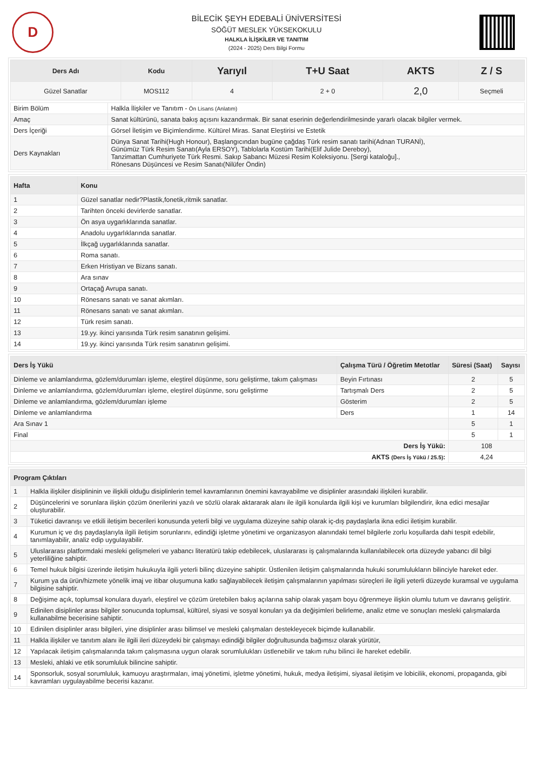D
BİLECİK ŞEYH EDEBALİ ÜNİVERSİTESİ
SÖĞÜT MESLEK YÜKSEKOKULU
HALKLA İLİŞKİLER VE TANITIM
(2024 - 2025) Ders Bilgi Formu
| Ders Adı | Kodu | Yarıyıl | T+U Saat | AKTS | Z / S |
| --- | --- | --- | --- | --- | --- |
| Güzel Sanatlar | MOS112 | 4 | 2 + 0 | 2,0 | Seçmeli |
| Birim Bölüm | Halkla İlişkiler ve Tanıtım - Ön Lisans (Anlatım) |
| Amaç | Sanat kültürünü, sanata bakış açısını kazandırmak. Bir sanat eserinin değerlendirilmesinde yararlı olacak bilgiler vermek. |
| Ders İçeriği | Görsel İletişim ve Biçimlendirme. Kültürel Miras. Sanat Eleştirisi ve Estetik |
| Ders Kaynakları | Dünya Sanat Tarihi(Hugh Honour), Başlangıcından bugüne çağdaş Türk resim sanatı tarihi(Adnan TURANİ), Günümüz Türk Resim Sanatı(Ayla ERSOY), Tablolarla Kostüm Tarihi(Elif Julide Dereboy), Tanzimattan Cumhuriyete Türk Resmi. Sakıp Sabancı Müzesi Resim Koleksiyonu. [Sergi kataloğu]., Rönesans Düşüncesi ve Resim Sanatı(Nilüfer Öndin) |
| Hafta | Konu |
| --- | --- |
| 1 | Güzel sanatlar nedir?Plastik,fonetik,ritmik sanatlar. |
| 2 | Tarihten önceki devirlerde sanatlar. |
| 3 | Ön asya uygarlıklarında sanatlar. |
| 4 | Anadolu uygarlıklarında sanatlar. |
| 5 | İlkçağ uygarlıklarında sanatlar. |
| 6 | Roma sanatı. |
| 7 | Erken Hristiyan ve Bizans sanatı. |
| 8 | Ara sınav |
| 9 | Ortaçağ Avrupa sanatı. |
| 10 | Rönesans sanatı ve sanat akımları. |
| 11 | Rönesans sanatı ve sanat akımları. |
| 12 | Türk resim sanatı. |
| 13 | 19.yy. ikinci yarısında Türk resim sanatının gelişimi. |
| 14 | 19.yy. ikinci yarısında Türk resim sanatının gelişimi. |
| Ders İş Yükü | Çalışma Türü / Öğretim Metotlar | Süresi (Saat) | Sayısı |
| --- | --- | --- | --- |
| Dinleme ve anlamlandırma, gözlem/durumları işleme, eleştirel düşünme, soru geliştirme, takım çalışması | Beyin Fırtınası | 2 | 5 |
| Dinleme ve anlamlandırma, gözlem/durumları işleme, eleştirel düşünme, soru geliştirme | Tartışmalı Ders | 2 | 5 |
| Dinleme ve anlamlandırma, gözlem/durumları işleme | Gösterim | 2 | 5 |
| Dinleme ve anlamlandırma | Ders | 1 | 14 |
| Ara Sınav 1 | | 5 | 1 |
| Final | | 5 | 1 |
| Ders İş Yükü: | | 108 | |
| AKTS (Ders İş Yükü / 25.5) : | | 4,24 | |
| Program Çıktıları | |
| --- | --- |
| 1 | Halkla ilişkiler disiplininin ve ilişkili olduğu disiplinlerin temel kavramlarının önemini kavrayabilme ve disiplinler arasındaki ilişkileri kurabilir. |
| 2 | Düşüncelerini ve sorunlara ilişkin çözüm önerilerini yazılı ve sözlü olarak aktararak alanı ile ilgili konularda ilgili kişi ve kurumları bilgilendirir, ikna edici mesajlar oluşturabilir. |
| 3 | Tüketici davranışı ve etkili iletişim becerileri konusunda yeterli bilgi ve uygulama düzeyine sahip olarak iç-dış paydaşlarla ikna edici iletişim kurabilir. |
| 4 | Kurumun iç ve dış paydaşlarıyla ilgili iletişim sorunlarını, edindiği işletme yönetimi ve organizasyon alanındaki temel bilgilerle zorlu koşullarda dahi tespit edebilir, tanımlayabilir, analiz edip uygulayabilir. |
| 5 | Uluslararası platformdaki mesleki gelişmeleri ve yabancı literatürü takip edebilecek, uluslararası iş çalışmalarında kullanılabilecek orta düzeyde yabancı dil bilgi yeterliliğine sahiptir. |
| 6 | Temel hukuk bilgisi üzerinde iletişim hukukuyla ilgili yeterli bilinç düzeyine sahiptir. Üstlenilen iletişim çalışmalarında hukuki sorumlulukların bilinciyle hareket eder. |
| 7 | Kurum ya da ürün/hizmete yönelik imaj ve itibar oluşumuna katkı sağlayabilecek iletişim çalışmalarının yapılması süreçleri ile ilgili yeterli düzeyde kuramsal ve uygulama bilgisine sahiptir. |
| 8 | Değişime açık, toplumsal konulara duyarlı, eleştirel ve çözüm üretebilen bakış açılarına sahip olarak yaşam boyu öğrenmeye ilişkin olumlu tutum ve davranış geliştirir. |
| 9 | Edinilen disiplinler arası bilgiler sonucunda toplumsal, kültürel, siyasi ve sosyal konuları ya da değişimleri belirleme, analiz etme ve sonuçları mesleki çalışmalarda kullanabilme becerisine sahiptir. |
| 10 | Edinilen disiplinler arası bilgileri, yine disiplinler arası bilimsel ve mesleki çalışmaları destekleyecek biçimde kullanabilir. |
| 11 | Halkla ilişkiler ve tanıtım alanı ile ilgili ileri düzeydeki bir çalışmayı edindiği bilgiler doğrultusunda bağımsız olarak yürütür, |
| 12 | Yapılacak iletişim çalışmalarında takım çalışmasına uygun olarak sorumlulukları üstlenebilir ve takım ruhu bilinci ile hareket edebilir. |
| 13 | Mesleki, ahlaki ve etik sorumluluk bilincine sahiptir. |
| 14 | Sponsorluk, sosyal sorumluluk, kamuoyu araştırmaları, imaj yönetimi, işletme yönetimi, hukuk, medya iletişimi, siyasal iletişim ve lobicilik, ekonomi, propaganda, gibi kavramları uygulayabilme becerisi kazanır. |